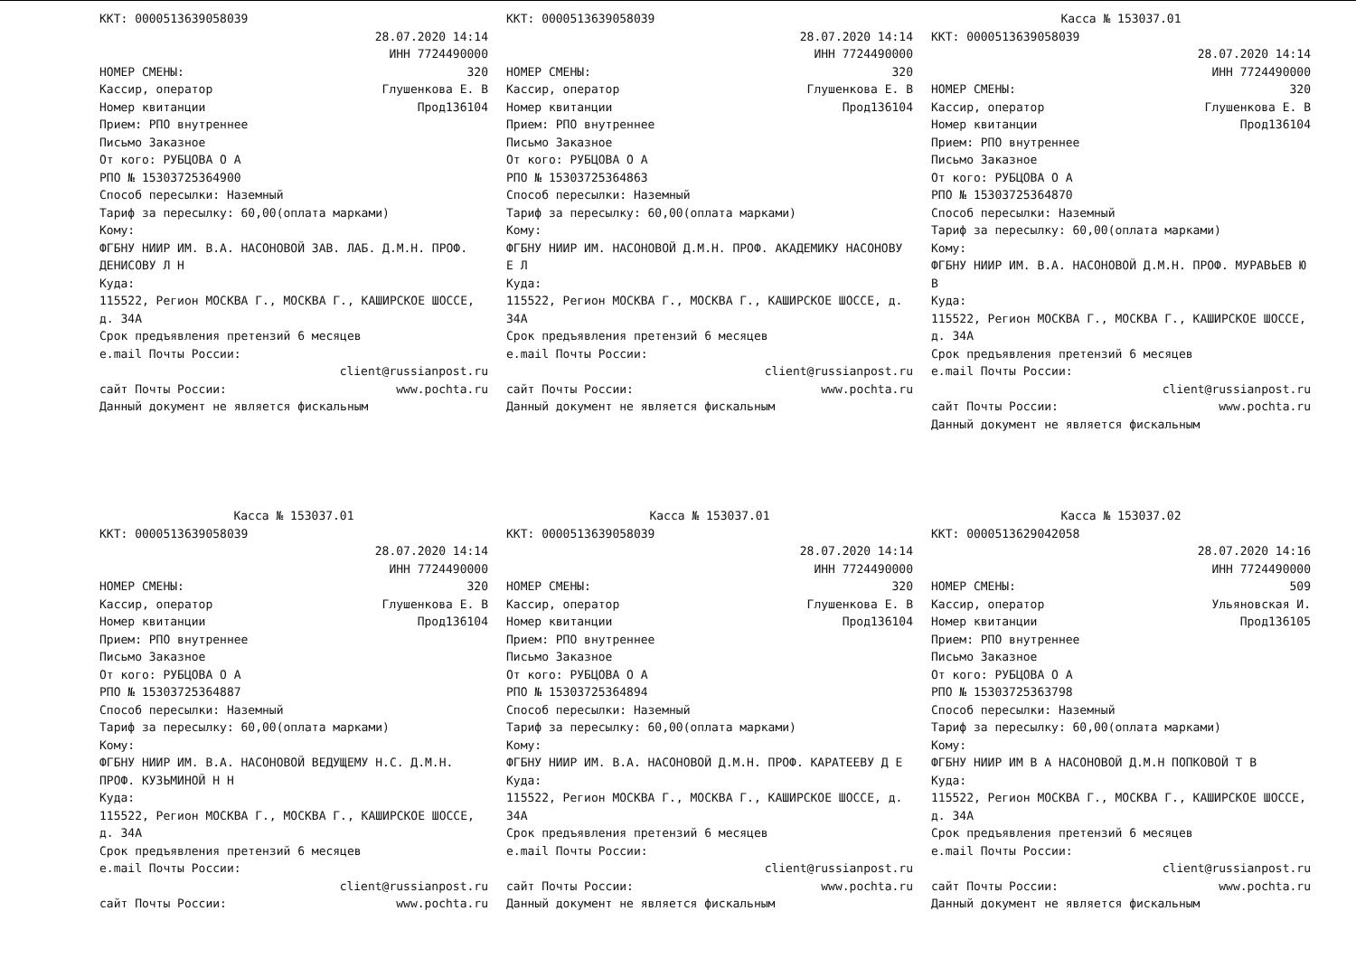ККТ: 0000513639058039
28.07.2020 14:14
ИНН 7724490000
НОМЕР СМЕНЫ: 320
Кассир, оператор Глушенкова Е. В
Номер квитанции Прод136104
Прием: РПО внутреннее
Письмо Заказное
От кого: РУБЦОВА О А
РПО № 15303725364900
Способ пересылки: Наземный
Тариф за пересылку: 60,00(оплата марками)
Кому:
ФГБНУ НИИР ИМ. В.А. НАСОНОВОЙ ЗАВ. ЛАБ. Д.М.Н. ПРОФ. ДЕНИСОВУ Л Н
Куда:
115522, Регион МОСКВА Г., МОСКВА Г., КАШИРСКОЕ ШОССЕ, д. 34А
Срок предъявления претензий 6 месяцев
e.mail Почты России:
client@russianpost.ru
сайт Почты России: www.pochta.ru
Данный документ не является фискальным
ККТ: 0000513639058039
28.07.2020 14:14
ИНН 7724490000
НОМЕР СМЕНЫ: 320
Кассир, оператор Глушенкова Е. В
Номер квитанции Прод136104
Прием: РПО внутреннее
Письмо Заказное
От кого: РУБЦОВА О А
РПО № 15303725364863
Способ пересылки: Наземный
Тариф за пересылку: 60,00(оплата марками)
Кому:
ФГБНУ НИИР ИМ. НАСОНОВОЙ Д.М.Н. ПРОФ. АКАДЕМИКУ НАСОНОВУ Е Л
Куда:
115522, Регион МОСКВА Г., МОСКВА Г., КАШИРСКОЕ ШОССЕ, д. 34А
Срок предъявления претензий 6 месяцев
e.mail Почты России:
client@russianpost.ru
сайт Почты России: www.pochta.ru
Данный документ не является фискальным
Касса № 153037.01
ККТ: 0000513639058039
28.07.2020 14:14
ИНН 7724490000
НОМЕР СМЕНЫ: 320
Кассир, оператор Глушенкова Е. В
Номер квитанции Прод136104
Прием: РПО внутреннее
Письмо Заказное
От кого: РУБЦОВА О А
РПО № 15303725364870
Способ пересылки: Наземный
Тариф за пересылку: 60,00(оплата марками)
Кому:
ФГБНУ НИИР ИМ. В.А. НАСОНОВОЙ Д.М.Н. ПРОФ. МУРАВЬЕВ Ю В
Куда:
115522, Регион МОСКВА Г., МОСКВА Г., КАШИРСКОЕ ШОССЕ, д. 34А
Срок предъявления претензий 6 месяцев
e.mail Почты России:
client@russianpost.ru
сайт Почты России: www.pochta.ru
Данный документ не является фискальным
Касса № 153037.01
ККТ: 0000513639058039
28.07.2020 14:14
ИНН 7724490000
НОМЕР СМЕНЫ: 320
Кассир, оператор Глушенкова Е. В
Номер квитанции Прод136104
Прием: РПО внутреннее
Письмо Заказное
От кого: РУБЦОВА О А
РПО № 15303725364887
Способ пересылки: Наземный
Тариф за пересылку: 60,00(оплата марками)
Кому:
ФГБНУ НИИР ИМ. В.А. НАСОНОВОЙ ВЕДУЩЕМУ Н.С. Д.М.Н. ПРОФ. КУЗЬМИНОЙ Н Н
Куда:
115522, Регион МОСКВА Г., МОСКВА Г., КАШИРСКОЕ ШОССЕ, д. 34А
Срок предъявления претензий 6 месяцев
e.mail Почты России:
client@russianpost.ru
сайт Почты России: www.pochta.ru
Касса № 153037.01
ККТ: 0000513639058039
28.07.2020 14:14
ИНН 7724490000
НОМЕР СМЕНЫ: 320
Кассир, оператор Глушенкова Е. В
Номер квитанции Прод136104
Прием: РПО внутреннее
Письмо Заказное
От кого: РУБЦОВА О А
РПО № 15303725364894
Способ пересылки: Наземный
Тариф за пересылку: 60,00(оплата марками)
Кому:
ФГБНУ НИИР ИМ. В.А. НАСОНОВОЙ Д.М.Н. ПРОФ. КАРАТЕЕВУ Д Е
Куда:
115522, Регион МОСКВА Г., МОСКВА Г., КАШИРСКОЕ ШОССЕ, д. 34А
Срок предъявления претензий 6 месяцев
e.mail Почты России:
client@russianpost.ru
сайт Почты России: www.pochta.ru
Данный документ не является фискальным
Касса № 153037.02
ККТ: 0000513629042058
28.07.2020 14:16
ИНН 7724490000
НОМЕР СМЕНЫ: 509
Кассир, оператор Ульяновская И.
Номер квитанции Прод136105
Прием: РПО внутреннее
Письмо Заказное
От кого: РУБЦОВА О А
РПО № 15303725363798
Способ пересылки: Наземный
Тариф за пересылку: 60,00(оплата марками)
Кому:
ФГБНУ НИИР ИМ В А НАСОНОВОЙ Д.М.Н ПОПКОВОЙ Т В
Куда:
115522, Регион МОСКВА Г., МОСКВА Г., КАШИРСКОЕ ШОССЕ, д. 34А
Срок предъявления претензий 6 месяцев
e.mail Почты России:
client@russianpost.ru
сайт Почты России: www.pochta.ru
Данный документ не является фискальным